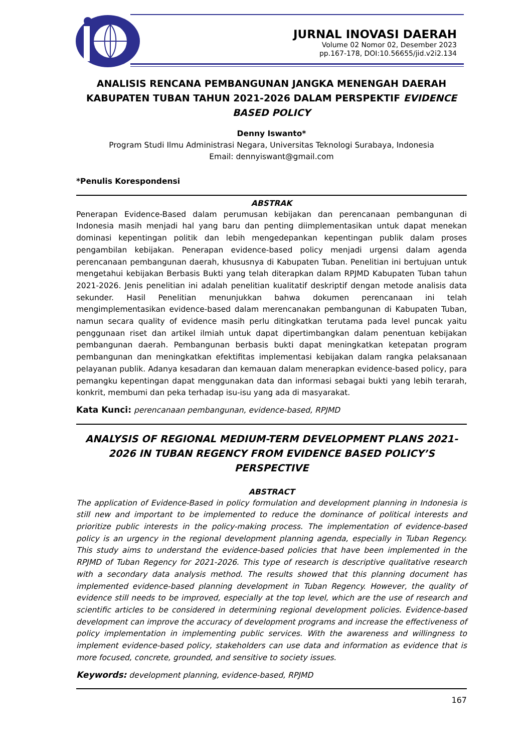JURNAL INOVASI DAERAH
Volume 02 Nomor 02, Desember 2023
pp.167-178, DOI:10.56655/jid.v2i2.134
ANALISIS RENCANA PEMBANGUNAN JANGKA MENENGAH DAERAH KABUPATEN TUBAN TAHUN 2021-2026 DALAM PERSPEKTIF EVIDENCE BASED POLICY
Denny Iswanto*
Program Studi Ilmu Administrasi Negara, Universitas Teknologi Surabaya, Indonesia
Email: dennyiswant@gmail.com
*Penulis Korespondensi
ABSTRAK
Penerapan Evidence-Based dalam perumusan kebijakan dan perencanaan pembangunan di Indonesia masih menjadi hal yang baru dan penting diimplementasikan untuk dapat menekan dominasi kepentingan politik dan lebih mengedepankan kepentingan publik dalam proses pengambilan kebijakan. Penerapan evidence-based policy menjadi urgensi dalam agenda perencanaan pembangunan daerah, khususnya di Kabupaten Tuban. Penelitian ini bertujuan untuk mengetahui kebijakan Berbasis Bukti yang telah diterapkan dalam RPJMD Kabupaten Tuban tahun 2021-2026. Jenis penelitian ini adalah penelitian kualitatif deskriptif dengan metode analisis data sekunder. Hasil Penelitian menunjukkan bahwa dokumen perencanaan ini telah mengimplementasikan evidence-based dalam merencanakan pembangunan di Kabupaten Tuban, namun secara quality of evidence masih perlu ditingkatkan terutama pada level puncak yaitu penggunaan riset dan artikel ilmiah untuk dapat dipertimbangkan dalam penentuan kebijakan pembangunan daerah. Pembangunan berbasis bukti dapat meningkatkan ketepatan program pembangunan dan meningkatkan efektifitas implementasi kebijakan dalam rangka pelaksanaan pelayanan publik. Adanya kesadaran dan kemauan dalam menerapkan evidence-based policy, para pemangku kepentingan dapat menggunakan data dan informasi sebagai bukti yang lebih terarah, konkrit, membumi dan peka terhadap isu-isu yang ada di masyarakat.
Kata Kunci: perencanaan pembangunan, evidence-based, RPJMD
ANALYSIS OF REGIONAL MEDIUM-TERM DEVELOPMENT PLANS 2021-2026 IN TUBAN REGENCY FROM EVIDENCE BASED POLICY’S PERSPECTIVE
ABSTRACT
The application of Evidence-Based in policy formulation and development planning in Indonesia is still new and important to be implemented to reduce the dominance of political interests and prioritize public interests in the policy-making process. The implementation of evidence-based policy is an urgency in the regional development planning agenda, especially in Tuban Regency. This study aims to understand the evidence-based policies that have been implemented in the RPJMD of Tuban Regency for 2021-2026. This type of research is descriptive qualitative research with a secondary data analysis method. The results showed that this planning document has implemented evidence-based planning development in Tuban Regency. However, the quality of evidence still needs to be improved, especially at the top level, which are the use of research and scientific articles to be considered in determining regional development policies. Evidence-based development can improve the accuracy of development programs and increase the effectiveness of policy implementation in implementing public services. With the awareness and willingness to implement evidence-based policy, stakeholders can use data and information as evidence that is more focused, concrete, grounded, and sensitive to society issues.
Keywords: development planning, evidence-based, RPJMD
167